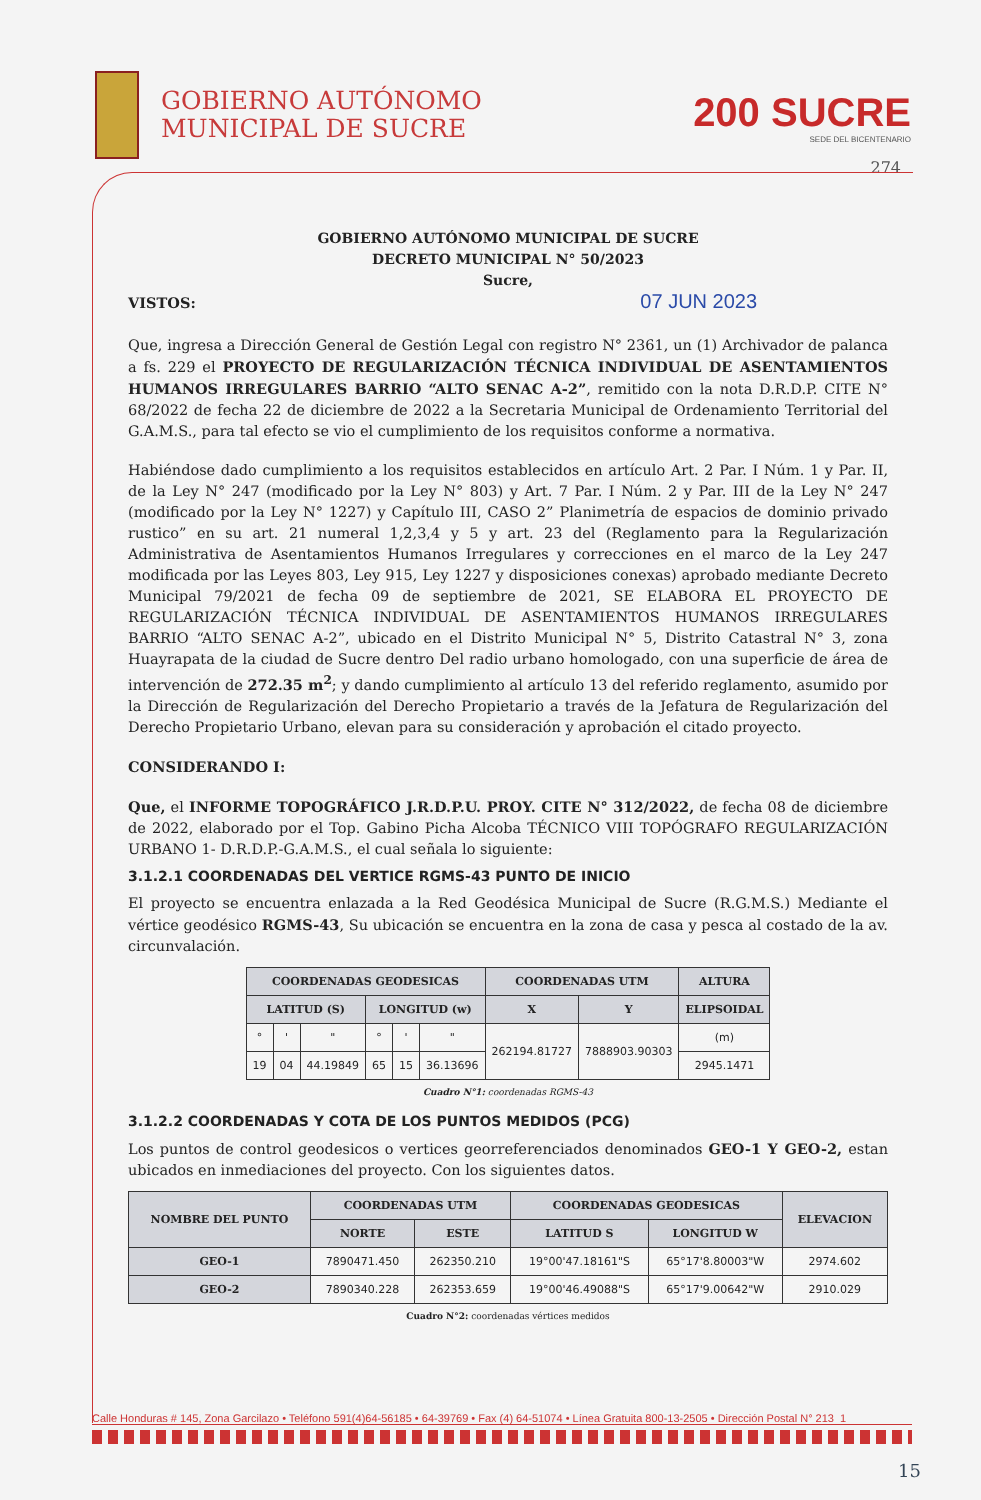GOBIERNO AUTÓNOMO
MUNICIPAL DE SUCRE
200 SUCRE
SEDE DEL BICENTENARIO
274
GOBIERNO AUTÓNOMO MUNICIPAL DE SUCRE
DECRETO MUNICIPAL N° 50/2023
Sucre,
VISTOS: 07 JUN 2023
Que, ingresa a Dirección General de Gestión Legal con registro N° 2361, un (1) Archivador de palanca a fs. 229 el PROYECTO DE REGULARIZACIÓN TÉCNICA INDIVIDUAL DE ASENTAMIENTOS HUMANOS IRREGULARES BARRIO “ALTO SENAC A-2”, remitido con la nota D.R.D.P. CITE N° 68/2022 de fecha 22 de diciembre de 2022 a la Secretaria Municipal de Ordenamiento Territorial del G.A.M.S., para tal efecto se vio el cumplimiento de los requisitos conforme a normativa.
Habiéndose dado cumplimiento a los requisitos establecidos en artículo Art. 2 Par. I Núm. 1 y Par. II, de la Ley N° 247 (modificado por la Ley N° 803) y Art. 7 Par. I Núm. 2 y Par. III de la Ley N° 247 (modificado por la Ley N° 1227) y Capítulo III, CASO 2” Planimetría de espacios de dominio privado rustico” en su art. 21 numeral 1,2,3,4 y 5 y art. 23 del (Reglamento para la Regularización Administrativa de Asentamientos Humanos Irregulares y correcciones en el marco de la Ley 247 modificada por las Leyes 803, Ley 915, Ley 1227 y disposiciones conexas) aprobado mediante Decreto Municipal 79/2021 de fecha 09 de septiembre de 2021, SE ELABORA EL PROYECTO DE REGULARIZACIÓN TÉCNICA INDIVIDUAL DE ASENTAMIENTOS HUMANOS IRREGULARES BARRIO “ALTO SENAC A-2”, ubicado en el Distrito Municipal N° 5, Distrito Catastral N° 3, zona Huayrapata de la ciudad de Sucre dentro Del radio urbano homologado, con una superficie de área de intervención de 272.35 m<sup>2</sup>; y dando cumplimiento al artículo 13 del referido reglamento, asumido por la Dirección de Regularización del Derecho Propietario a través de la Jefatura de Regularización del Derecho Propietario Urbano, elevan para su consideración y aprobación el citado proyecto.
CONSIDERANDO I:
Que, el INFORME TOPOGRÁFICO J.R.D.P.U. PROY. CITE N° 312/2022, de fecha 08 de diciembre de 2022, elaborado por el Top. Gabino Picha Alcoba TÉCNICO VIII TOPÓGRAFO REGULARIZACIÓN URBANO 1- D.R.D.P.-G.A.M.S., el cual señala lo siguiente:
3.1.2.1 COORDENADAS DEL VERTICE RGMS-43 PUNTO DE INICIO
El proyecto se encuentra enlazada a la Red Geodésica Municipal de Sucre (R.G.M.S.) Mediante el vértice geodésico RGMS-43, Su ubicación se encuentra en la zona de casa y pesca al costado de la av. circunvalación.
| COORDENADAS GEODESICAS | | | | | | COORDENADAS UTM | | ALTURA |
| --- | --- | --- | --- | --- | --- | --- | --- | --- |
| LATITUD (S) | | | LONGITUD (w) | | | X | Y | ELIPSOIDAL |
| ° | ' | " | ° | ' | " | 262194.81727 | 7888903.90303 | (m) |
| 19 | 04 | 44.19849 | 65 | 15 | 36.13696 | | | 2945.1471 |
Cuadro N°1: coordenadas RGMS-43
3.1.2.2 COORDENADAS Y COTA DE LOS PUNTOS MEDIDOS (PCG)
Los puntos de control geodesicos o vertices georreferenciados denominados GEO-1 Y GEO-2, estan ubicados en inmediaciones del proyecto. Con los siguientes datos.
| NOMBRE DEL PUNTO | COORDENADAS UTM | | COORDENADAS GEODESICAS | | ELEVACION |
| --- | --- | --- | --- | --- | --- |
| | NORTE | ESTE | LATITUD S | LONGITUD W | |
| GEO-1 | 7890471.450 | 262350.210 | 19°00'47.18161"S | 65°17'8.80003"W | 2974.602 |
| GEO-2 | 7890340.228 | 262353.659 | 19°00'46.49088"S | 65°17'9.00642"W | 2910.029 |
Cuadro N°2: coordenadas vértices medidos
Calle Honduras # 145, Zona Garcilazo • Teléfono 591(4)64-56185 • 64-39769 • Fax (4) 64-51074 • Línea Gratuita 800-13-2505 • Dirección Postal N° 213 1
15